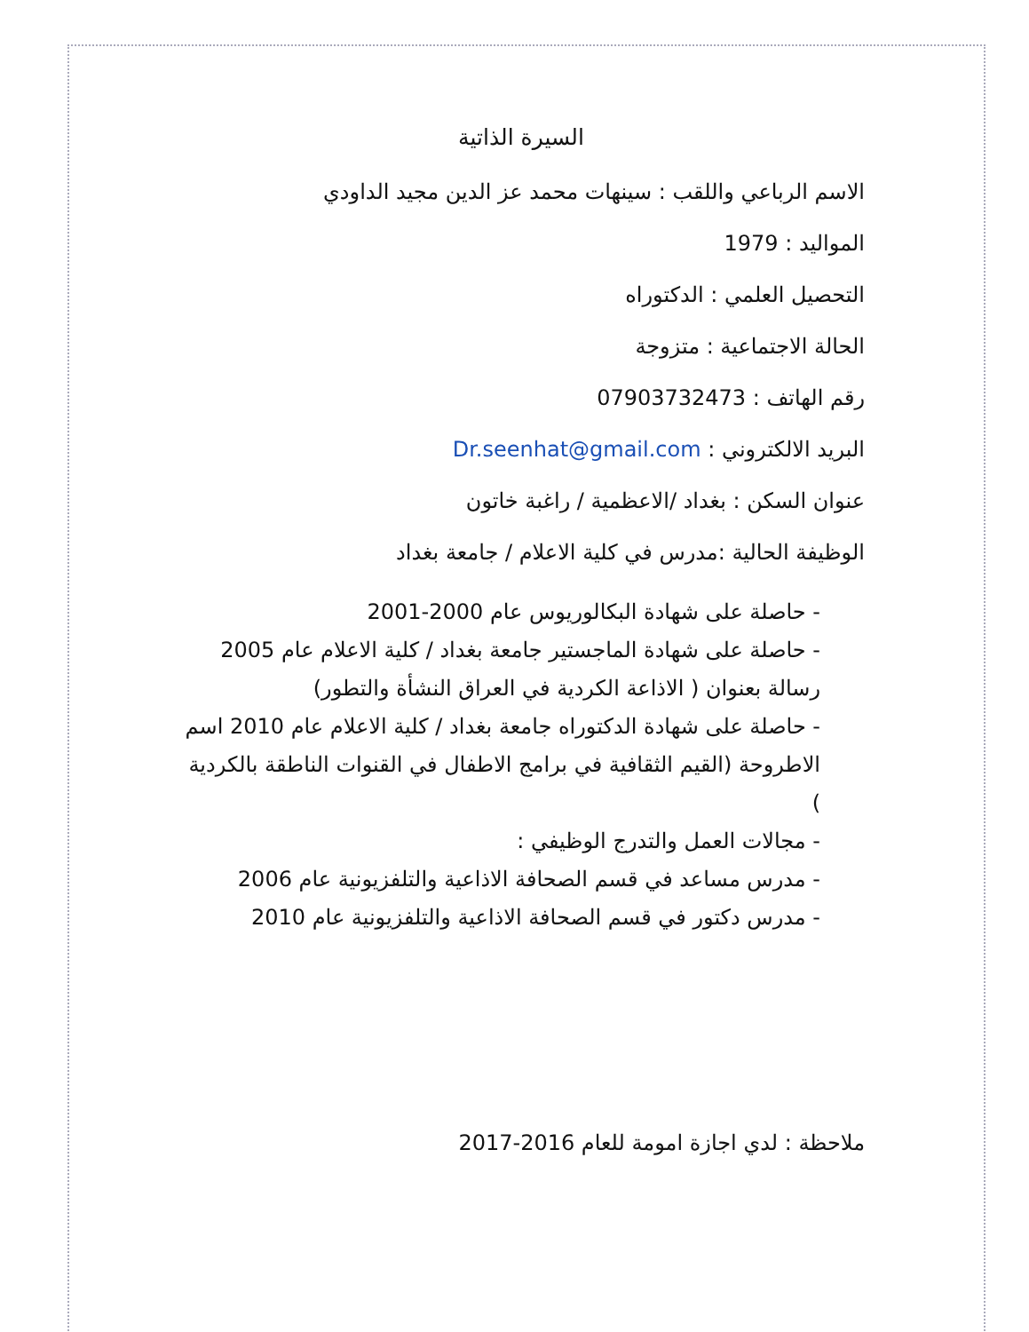السيرة الذاتية
الاسم الرباعي واللقب : سينهات محمد عز الدين مجيد الداودي
المواليد : 1979
التحصيل العلمي : الدكتوراه
الحالة الاجتماعية : متزوجة
رقم الهاتف : 07903732473
البريد الالكتروني : Dr.seenhat@gmail.com
عنوان السكن : بغداد /الاعظمية / راغبة خاتون
الوظيفة الحالية :مدرس في كلية الاعلام / جامعة بغداد
- حاصلة على شهادة البكالوريوس عام 2000-2001
- حاصلة على شهادة الماجستير جامعة بغداد / كلية الاعلام عام 2005 رسالة بعنوان ( الاذاعة الكردية في العراق النشأة والتطور)
- حاصلة على شهادة الدكتوراه جامعة بغداد / كلية الاعلام عام 2010 اسم الاطروحة (القيم الثقافية في برامج الاطفال في القنوات الناطقة بالكردية )
- مجالات العمل والتدرج الوظيفي :
- مدرس مساعد في قسم الصحافة الاذاعية والتلفزيونية عام 2006
- مدرس دكتور في قسم الصحافة الاذاعية والتلفزيونية عام 2010
ملاحظة : لدي اجازة امومة للعام 2016-2017